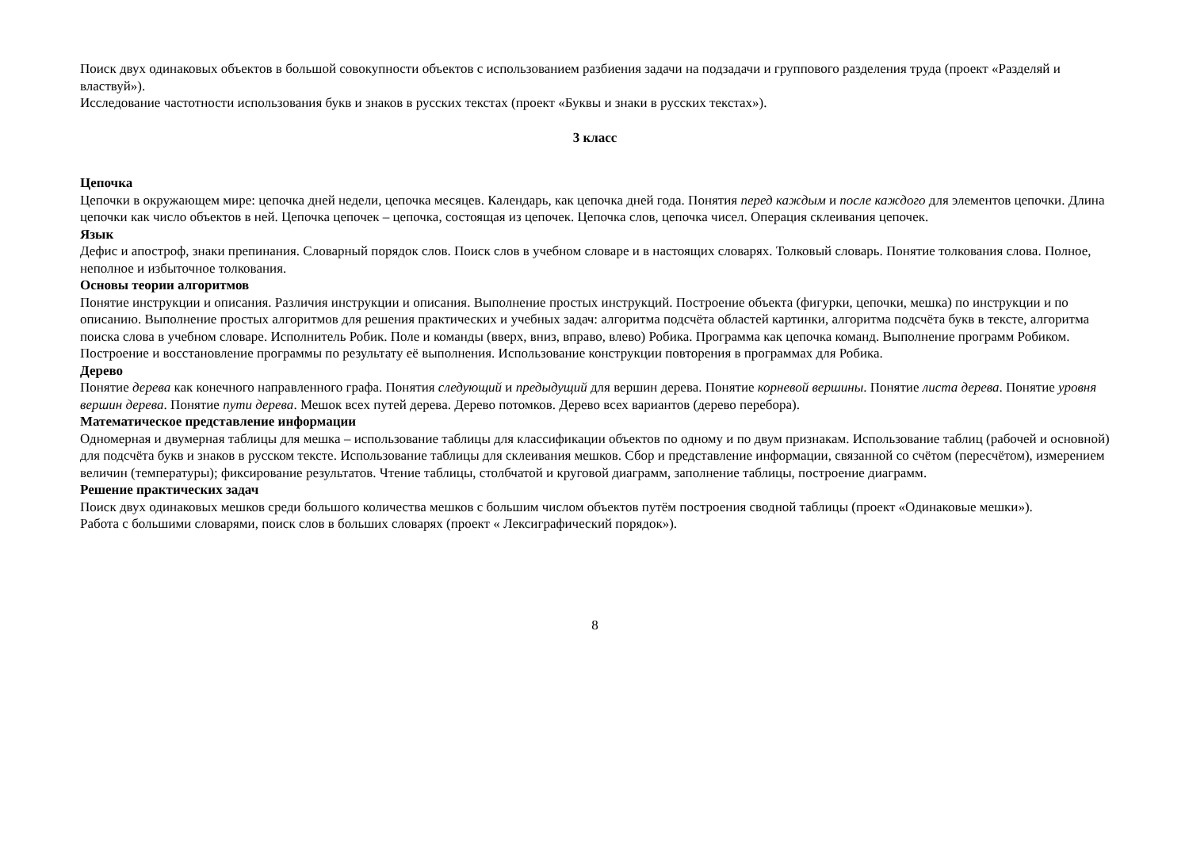Поиск двух одинаковых объектов в большой совокупности объектов с использованием разбиения задачи на подзадачи и группового разделения труда (проект «Разделяй и властвуй»).
Исследование частотности использования букв и знаков в русских текстах (проект «Буквы и знаки в русских текстах»).
3 класс
Цепочка
Цепочки в окружающем мире: цепочка дней недели, цепочка месяцев. Календарь, как цепочка дней года. Понятия перед каждым и после каждого для элементов цепочки. Длина цепочки как число объектов в ней. Цепочка цепочек – цепочка, состоящая из цепочек. Цепочка слов, цепочка чисел. Операция склеивания цепочек.
Язык
Дефис и апостроф, знаки препинания. Словарный порядок слов. Поиск слов в учебном словаре и в настоящих словарях. Толковый словарь. Понятие толкования слова. Полное, неполное и избыточное толкования.
Основы теории алгоритмов
Понятие инструкции и описания. Различия инструкции и описания. Выполнение простых инструкций. Построение объекта (фигурки, цепочки, мешка) по инструкции и по описанию. Выполнение простых алгоритмов для решения практических и учебных задач: алгоритма подсчёта областей картинки, алгоритма подсчёта букв в тексте, алгоритма поиска слова в учебном словаре. Исполнитель Робик. Поле и команды (вверх, вниз, вправо, влево) Робика. Программа как цепочка команд. Выполнение программ Робиком. Построение и восстановление программы по результату её выполнения. Использование конструкции повторения в программах для Робика.
Дерево
Понятие дерева как конечного направленного графа. Понятия следующий и предыдущий для вершин дерева. Понятие корневой вершины. Понятие листа дерева. Понятие уровня вершин дерева. Понятие пути дерева. Мешок всех путей дерева. Дерево потомков. Дерево всех вариантов (дерево перебора).
Математическое представление информации
Одномерная и двумерная таблицы для мешка – использование таблицы для классификации объектов по одному и по двум признакам. Использование таблиц (рабочей и основной) для подсчёта букв и знаков в русском тексте. Использование таблицы для склеивания мешков. Сбор и представление информации, связанной со счётом (пересчётом), измерением величин (температуры); фиксирование результатов. Чтение таблицы, столбчатой и круговой диаграмм, заполнение таблицы, построение диаграмм.
Решение практических задач
Поиск двух одинаковых мешков среди большого количества мешков с большим числом объектов путём построения сводной таблицы (проект «Одинаковые мешки»).
Работа с большими словарями, поиск слов в больших словарях (проект « Лексиграфический порядок»).
8